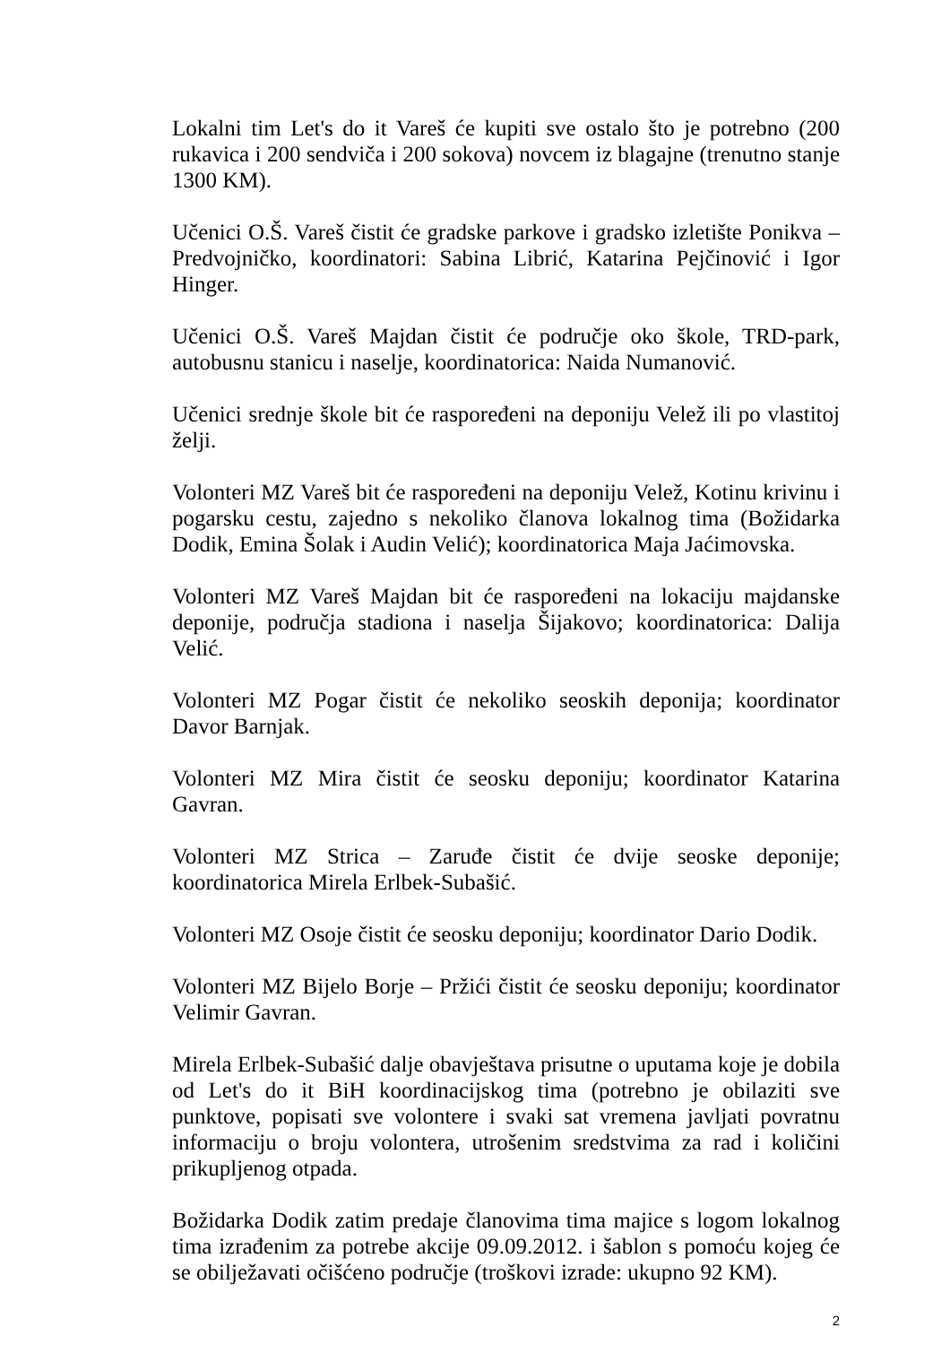Lokalni tim Let's do it Vareš će kupiti sve ostalo što je potrebno (200 rukavica i 200 sendviča i 200 sokova) novcem iz blagajne (trenutno stanje 1300 KM).
Učenici O.Š. Vareš čistit će gradske parkove i gradsko izletište Ponikva – Predvojničko, koordinatori: Sabina Librić, Katarina Pejčinović i Igor Hinger.
Učenici O.Š. Vareš Majdan čistit će područje oko škole, TRD-park, autobusnu stanicu i naselje, koordinatorica: Naida Numanović.
Učenici srednje škole bit će raspoređeni na deponiju Velež ili po vlastitoj želji.
Volonteri MZ Vareš bit će raspoređeni na deponiju Velež, Kotinu krivinu i pogarsku cestu, zajedno s nekoliko članova lokalnog tima (Božidarka Dodik, Emina Šolak i Audin Velić); koordinatorica Maja Jaćimovska.
Volonteri MZ Vareš Majdan bit će raspoređeni na lokaciju majdanske deponije, područja stadiona i naselja Šijakovo; koordinatorica: Dalija Velić.
Volonteri MZ Pogar čistit će nekoliko seoskih deponija; koordinator Davor Barnjak.
Volonteri MZ Mira čistit će seosku deponiju; koordinator Katarina Gavran.
Volonteri MZ Strica – Zaruđe čistit će dvije seoske deponije; koordinatorica Mirela Erlbek-Subašić.
Volonteri MZ Osoje čistit će seosku deponiju; koordinator Dario Dodik.
Volonteri MZ Bijelo Borje – Pržići čistit će seosku deponiju; koordinator Velimir Gavran.
Mirela Erlbek-Subašić dalje obavještava prisutne o uputama koje je dobila od Let's do it BiH koordinacijskog tima (potrebno je obilaziti sve punktove, popisati sve volontere i svaki sat vremena javljati povratnu informaciju o broju volontera, utrošenim sredstvima za rad i količini prikupljenog otpada.
Božidarka Dodik zatim predaje članovima tima majice s logom lokalnog tima izrađenim za potrebe akcije 09.09.2012. i šablon s pomoću kojeg će se obilježavati očišćeno područje (troškovi izrade: ukupno 92 KM).
2